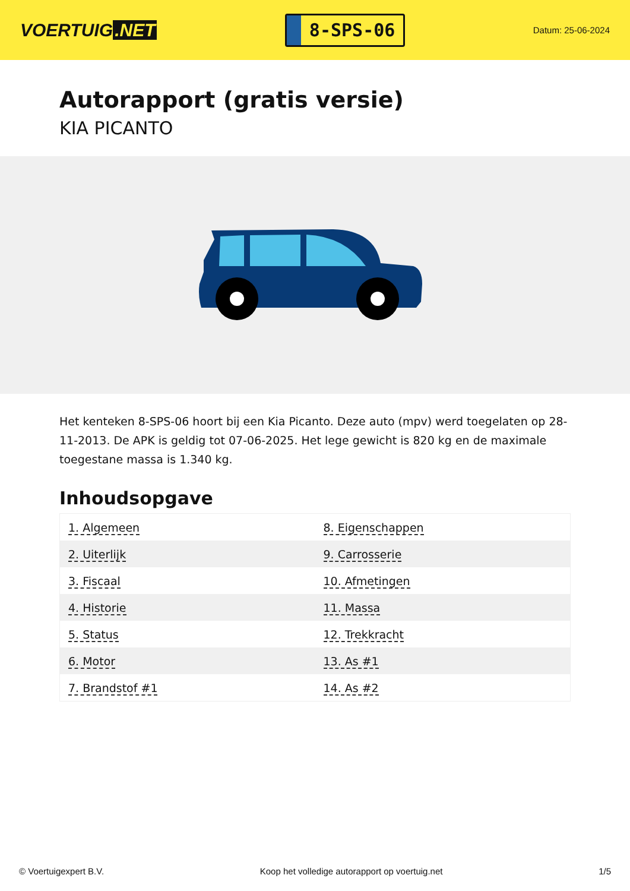VOERTUIG.NET
8-SPS-06
Datum: 25-06-2024
Autorapport (gratis versie)
KIA PICANTO
Het kenteken 8-SPS-06 hoort bij een Kia Picanto. Deze auto (mpv) werd toegelaten op 28-11-2013. De APK is geldig tot 07-06-2025. Het lege gewicht is 820 kg en de maximale toegestane massa is 1.340 kg.
Inhoudsopgave
| 1. Algemeen | 8. Eigenschappen |
| 2. Uiterlijk | 9. Carrosserie |
| 3. Fiscaal | 10. Afmetingen |
| 4. Historie | 11. Massa |
| 5. Status | 12. Trekkracht |
| 6. Motor | 13. As #1 |
| 7. Brandstof #1 | 14. As #2 |
© Voertuigexpert B.V. Koop het volledige autorapport op voertuig.net 1/5